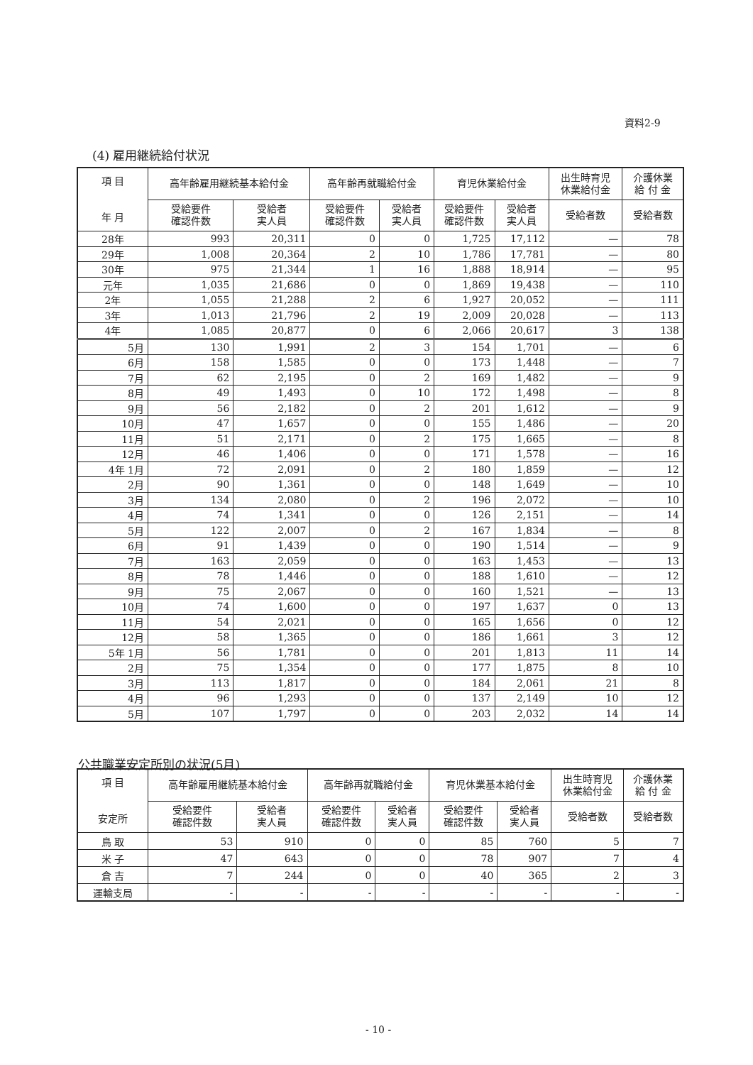資料2-9
(4) 雇用継続給付状況
| 項 目 年 月 | 高年齢雇用継続基本給付金 | | 高年齢再就職給付金 | | 育児休業給付金 | | 出生時育児 休業給付金 | 介護休業 給 付 金 |
| --- | --- | --- | --- | --- | --- | --- | --- | --- |
| | 受給要件 確認件数 | 受給者 実人員 | 受給要件 確認件数 | 受給者 実人員 | 受給要件 確認件数 | 受給者 実人員 | 受給者数 | 受給者数 |
| 28年 | 993 | 20,311 | 0 | 0 | 1,725 | 17,112 | — | 78 |
| 29年 | 1,008 | 20,364 | 2 | 10 | 1,786 | 17,781 | — | 80 |
| 30年 | 975 | 21,344 | 1 | 16 | 1,888 | 18,914 | — | 95 |
| 元年 | 1,035 | 21,686 | 0 | 0 | 1,869 | 19,438 | — | 110 |
| 2年 | 1,055 | 21,288 | 2 | 6 | 1,927 | 20,052 | — | 111 |
| 3年 | 1,013 | 21,796 | 2 | 19 | 2,009 | 20,028 | — | 113 |
| 4年 | 1,085 | 20,877 | 0 | 6 | 2,066 | 20,617 | 3 | 138 |
| 5月 | 130 | 1,991 | 2 | 3 | 154 | 1,701 | — | 6 |
| 6月 | 158 | 1,585 | 0 | 0 | 173 | 1,448 | — | 7 |
| 7月 | 62 | 2,195 | 0 | 2 | 169 | 1,482 | — | 9 |
| 8月 | 49 | 1,493 | 0 | 10 | 172 | 1,498 | — | 8 |
| 9月 | 56 | 2,182 | 0 | 2 | 201 | 1,612 | — | 9 |
| 10月 | 47 | 1,657 | 0 | 0 | 155 | 1,486 | — | 20 |
| 11月 | 51 | 2,171 | 0 | 2 | 175 | 1,665 | — | 8 |
| 12月 | 46 | 1,406 | 0 | 0 | 171 | 1,578 | — | 16 |
| 4年 1月 | 72 | 2,091 | 0 | 2 | 180 | 1,859 | — | 12 |
| 2月 | 90 | 1,361 | 0 | 0 | 148 | 1,649 | — | 10 |
| 3月 | 134 | 2,080 | 0 | 2 | 196 | 2,072 | — | 10 |
| 4月 | 74 | 1,341 | 0 | 0 | 126 | 2,151 | — | 14 |
| 5月 | 122 | 2,007 | 0 | 2 | 167 | 1,834 | — | 8 |
| 6月 | 91 | 1,439 | 0 | 0 | 190 | 1,514 | — | 9 |
| 7月 | 163 | 2,059 | 0 | 0 | 163 | 1,453 | — | 13 |
| 8月 | 78 | 1,446 | 0 | 0 | 188 | 1,610 | — | 12 |
| 9月 | 75 | 2,067 | 0 | 0 | 160 | 1,521 | — | 13 |
| 10月 | 74 | 1,600 | 0 | 0 | 197 | 1,637 | 0 | 13 |
| 11月 | 54 | 2,021 | 0 | 0 | 165 | 1,656 | 0 | 12 |
| 12月 | 58 | 1,365 | 0 | 0 | 186 | 1,661 | 3 | 12 |
| 5年 1月 | 56 | 1,781 | 0 | 0 | 201 | 1,813 | 11 | 14 |
| 2月 | 75 | 1,354 | 0 | 0 | 177 | 1,875 | 8 | 10 |
| 3月 | 113 | 1,817 | 0 | 0 | 184 | 2,061 | 21 | 8 |
| 4月 | 96 | 1,293 | 0 | 0 | 137 | 2,149 | 10 | 12 |
| 5月 | 107 | 1,797 | 0 | 0 | 203 | 2,032 | 14 | 14 |
公共職業安定所別の状況(5月)
| 項 目 安定所 | 高年齢雇用継続基本給付金 | | 高年齢再就職給付金 | | 育児休業基本給付金 | | 出生時育児 休業給付金 | 介護休業 給 付 金 |
| --- | --- | --- | --- | --- | --- | --- | --- | --- |
| | 受給要件 確認件数 | 受給者 実人員 | 受給要件 確認件数 | 受給者 実人員 | 受給要件 確認件数 | 受給者 実人員 | 受給者数 | 受給者数 |
| 鳥 取 | 53 | 910 | 0 | 0 | 85 | 760 | 5 | 7 |
| 米 子 | 47 | 643 | 0 | 0 | 78 | 907 | 7 | 4 |
| 倉 吉 | 7 | 244 | 0 | 0 | 40 | 365 | 2 | 3 |
| 運輸支局 | - | - | - | - | - | - | - | - |
- 10 -